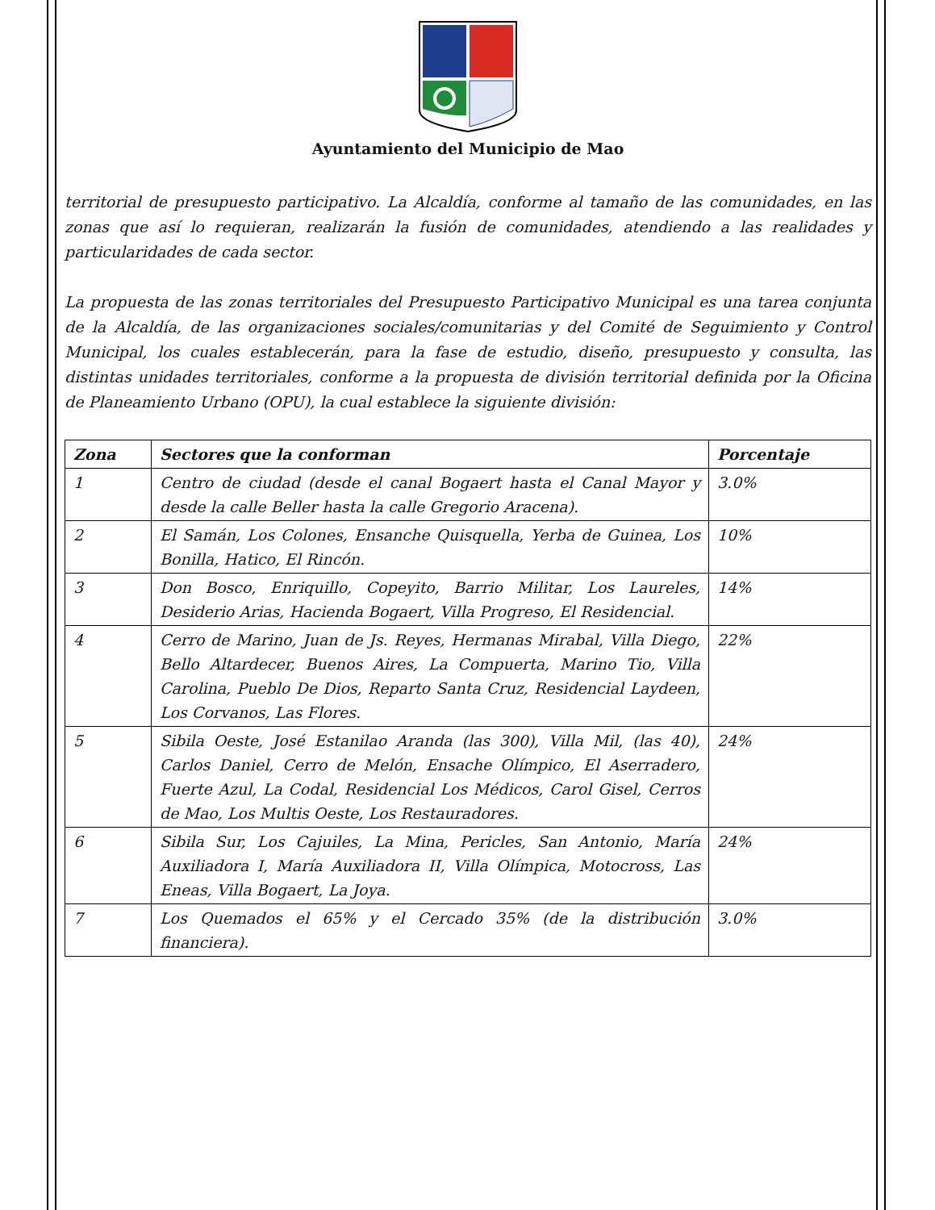Ayuntamiento del Municipio de Mao
territorial de presupuesto participativo. La Alcaldía, conforme al tamaño de las comunidades, en las zonas que así lo requieran, realizarán la fusión de comunidades, atendiendo a las realidades y particularidades de cada sector.
La propuesta de las zonas territoriales del Presupuesto Participativo Municipal es una tarea conjunta de la Alcaldía, de las organizaciones sociales/comunitarias y del Comité de Seguimiento y Control Municipal, los cuales establecerán, para la fase de estudio, diseño, presupuesto y consulta, las distintas unidades territoriales, conforme a la propuesta de división territorial definida por la Oficina de Planeamiento Urbano (OPU), la cual establece la siguiente división:
| Zona | Sectores que la conforman | Porcentaje |
| --- | --- | --- |
| 1 | Centro de ciudad (desde el canal Bogaert hasta el Canal Mayor y desde la calle Beller hasta la calle Gregorio Aracena). | 3.0% |
| 2 | El Samán, Los Colones, Ensanche Quisquella, Yerba de Guinea, Los Bonilla, Hatico, El Rincón. | 10% |
| 3 | Don Bosco, Enriquillo, Copeyito, Barrio Militar, Los Laureles, Desiderio Arias, Hacienda Bogaert, Villa Progreso, El Residencial. | 14% |
| 4 | Cerro de Marino, Juan de Js. Reyes, Hermanas Mirabal, Villa Diego, Bello Altardecer, Buenos Aires, La Compuerta, Marino Tio, Villa Carolina, Pueblo De Dios, Reparto Santa Cruz, Residencial Laydeen, Los Corvanos, Las Flores. | 22% |
| 5 | Sibila Oeste, José Estanilao Aranda (las 300), Villa Mil, (las 40), Carlos Daniel, Cerro de Melón, Ensache Olímpico, El Aserradero, Fuerte Azul, La Codal, Residencial Los Médicos, Carol Gisel, Cerros de Mao, Los Multis Oeste, Los Restauradores. | 24% |
| 6 | Sibila Sur, Los Cajuiles, La Mina, Pericles, San Antonio, María Auxiliadora I, María Auxiliadora II, Villa Olímpica, Motocross, Las Eneas, Villa Bogaert, La Joya. | 24% |
| 7 | Los Quemados el 65% y el Cercado 35% (de la distribución financiera). | 3.0% |